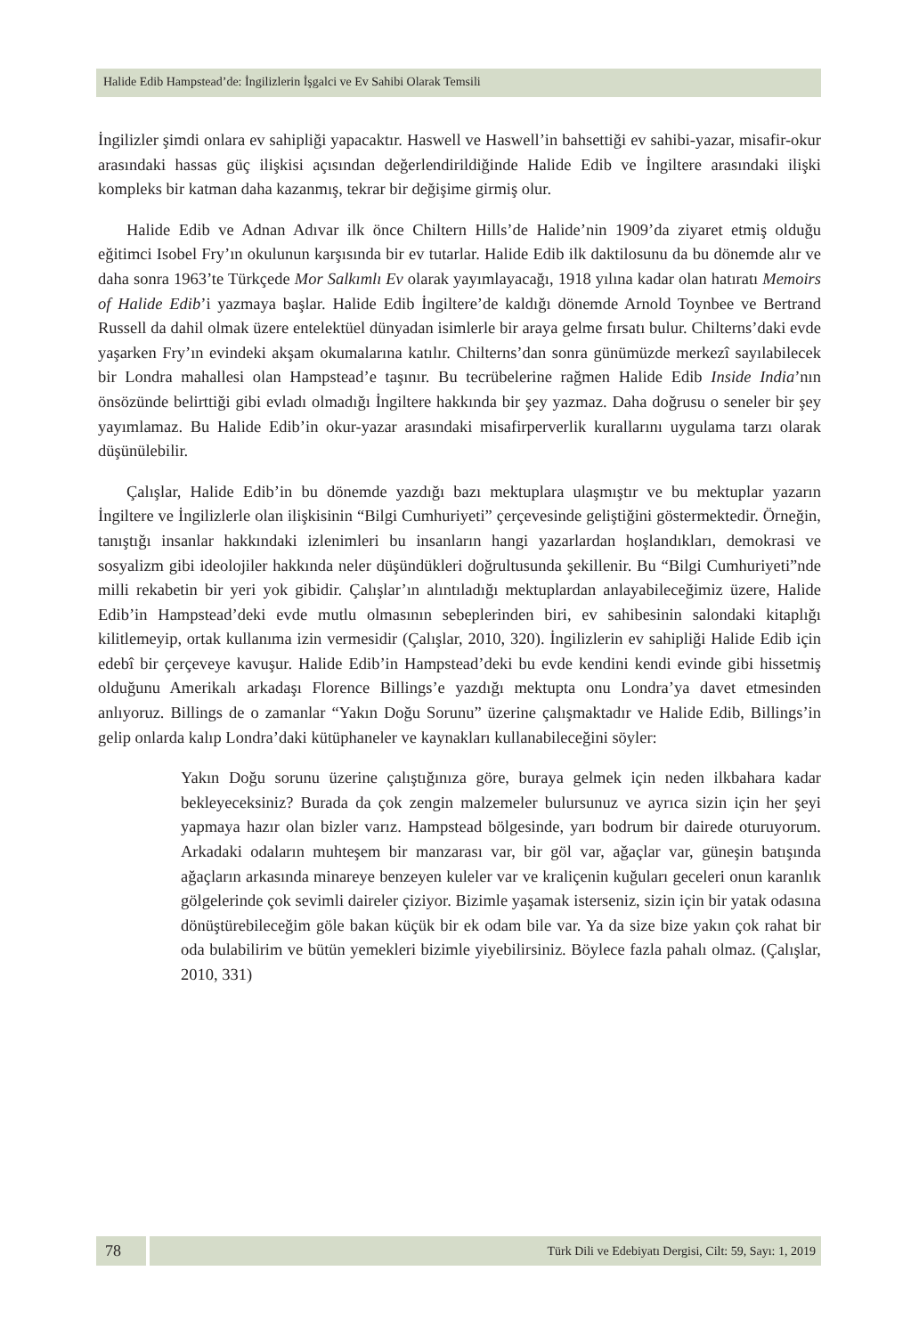Halide Edib Hampstead’de: İngilizlerin İşgalci ve Ev Sahibi Olarak Temsili
İngilizler şimdi onlara ev sahipliği yapacaktır. Haswell ve Haswell’in bahsettiği ev sahibi-yazar, misafir-okur arasındaki hassas güç ilişkisi açısından değerlendirildiğinde Halide Edib ve İngiltere arasındaki ilişki kompleks bir katman daha kazanmış, tekrar bir değişime girmiş olur.
Halide Edib ve Adnan Adıvar ilk önce Chiltern Hills’de Halide’nin 1909’da ziyaret etmiş olduğu eğitimci Isobel Fry’ın okulunun karşısında bir ev tutarlar. Halide Edib ilk daktilosunu da bu dönemde alır ve daha sonra 1963’te Türkçede Mor Salkımlı Ev olarak yayımlayacağı, 1918 yılına kadar olan hatıratı Memoirs of Halide Edib’i yazmaya başlar. Halide Edib İngiltere’de kaldığı dönemde Arnold Toynbee ve Bertrand Russell da dahil olmak üzere entelektüel dünyadan isimlerle bir araya gelme fırsatı bulur. Chilterns’daki evde yaşarken Fry’ın evindeki akşam okumalarına katılır. Chilterns’dan sonra günümüzde merkezî sayılabilecek bir Londra mahallesi olan Hampstead’e taşınır. Bu tecrübelerine rağmen Halide Edib Inside India’nın önsözünde belirttiği gibi evladı olmadığı İngiltere hakkında bir şey yazmaz. Daha doğrusu o seneler bir şey yayımlamaz. Bu Halide Edib’in okur-yazar arasındaki misafirperverlik kurallarını uygulama tarzı olarak düşünülebilir.
Çalışlar, Halide Edib’in bu dönemde yazdığı bazı mektuplara ulaşmıştır ve bu mektuplar yazarın İngiltere ve İngilizlerle olan ilişkisinin “Bilgi Cumhuriyeti” çerçevesinde geliştiğini göstermektedir. Örneğin, tanıştığı insanlar hakkındaki izlenimleri bu insanların hangi yazarlardan hoşlandıkları, demokrasi ve sosyalizm gibi ideolojiler hakkında neler düşündükleri doğrultusunda şekillenir. Bu “Bilgi Cumhuriyeti”nde milli rekabetin bir yeri yok gibidir. Çalışlar’ın alıntıladığı mektuplardan anlayabileceğimiz üzere, Halide Edib’in Hampstead’deki evde mutlu olmasının sebeplerinden biri, ev sahibesinin salondaki kitaplığı kilitlemeyip, ortak kullanıma izin vermesidir (Çalışlar, 2010, 320). İngilizlerin ev sahipliği Halide Edib için edebî bir çerçeveye kavuşur. Halide Edib’in Hampstead’deki bu evde kendini kendi evinde gibi hissetmiş olduğunu Amerikalı arkadaşı Florence Billings’e yazdığı mektupta onu Londra’ya davet etmesinden anlıyoruz. Billings de o zamanlar “Yakın Doğu Sorunu” üzerine çalışmaktadır ve Halide Edib, Billings’in gelip onlarda kalıp Londra’daki kütüphaneler ve kaynakları kullanabileceğini söyler:
Yakın Doğu sorunu üzerine çalıştığınıza göre, buraya gelmek için neden ilkbahara kadar bekleyeceksiniz? Burada da çok zengin malzemeler bulursunuz ve ayrıca sizin için her şeyi yapmaya hazır olan bizler varız. Hampstead bölgesinde, yarı bodrum bir dairede oturuyorum. Arkadaki odaların muhteşem bir manzarası var, bir göl var, ağaçlar var, güneşin batışında ağaçların arkasında minareye benzeyen kuleler var ve kraliçenin kuğuları geceleri onun karanlık gölgelerinde çok sevimli daireler çiziyor. Bizimle yaşamak isterseniz, sizin için bir yatak odasına dönüştürebileceğim göle bakan küçük bir ek odam bile var. Ya da size bize yakın çok rahat bir oda bulabilirim ve bütün yemekleri bizimle yiyebilirsiniz. Böylece fazla pahalı olmaz. (Çalışlar, 2010, 331)
78
Türk Dili ve Edebiyatı Dergisi, Cilt: 59, Sayı: 1, 2019